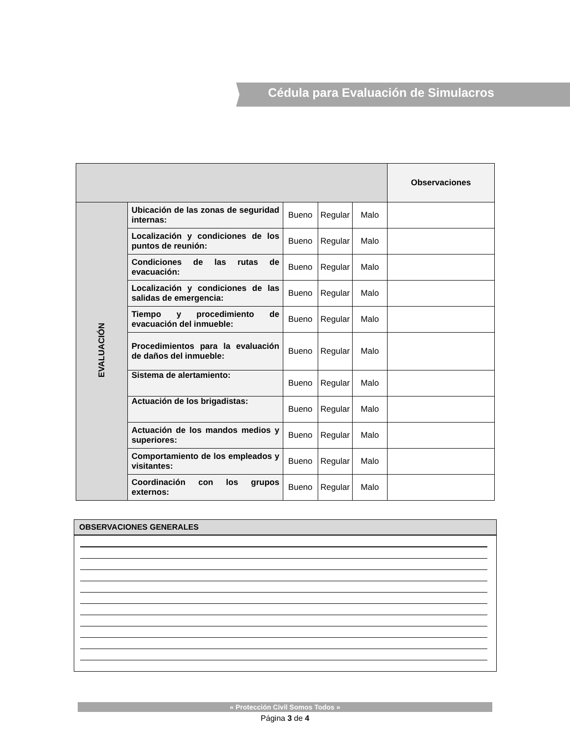Cédula para Evaluación de Simulacros
| | | | | | Observaciones |
| EVALUACIÓN | Ubicación de las zonas de seguridad internas: | Bueno | Regular | Malo | |
| | Localización y condiciones de los puntos de reunión: | Bueno | Regular | Malo | |
| | Condiciones de las rutas de evacuación: | Bueno | Regular | Malo | |
| | Localización y condiciones de las salidas de emergencia: | Bueno | Regular | Malo | |
| | Tiempo y procedimiento de evacuación del inmueble: | Bueno | Regular | Malo | |
| | Procedimientos para la evaluación de daños del inmueble: | Bueno | Regular | Malo | |
| | Sistema de alertamiento: | Bueno | Regular | Malo | |
| | Actuación de los brigadistas: | Bueno | Regular | Malo | |
| | Actuación de los mandos medios y superiores: | Bueno | Regular | Malo | |
| | Comportamiento de los empleados y visitantes: | Bueno | Regular | Malo | |
| | Coordinación con los grupos externos: | Bueno | Regular | Malo | |
OBSERVACIONES GENERALES
« Protección Civil Somos Todos »
Página 3 de 4